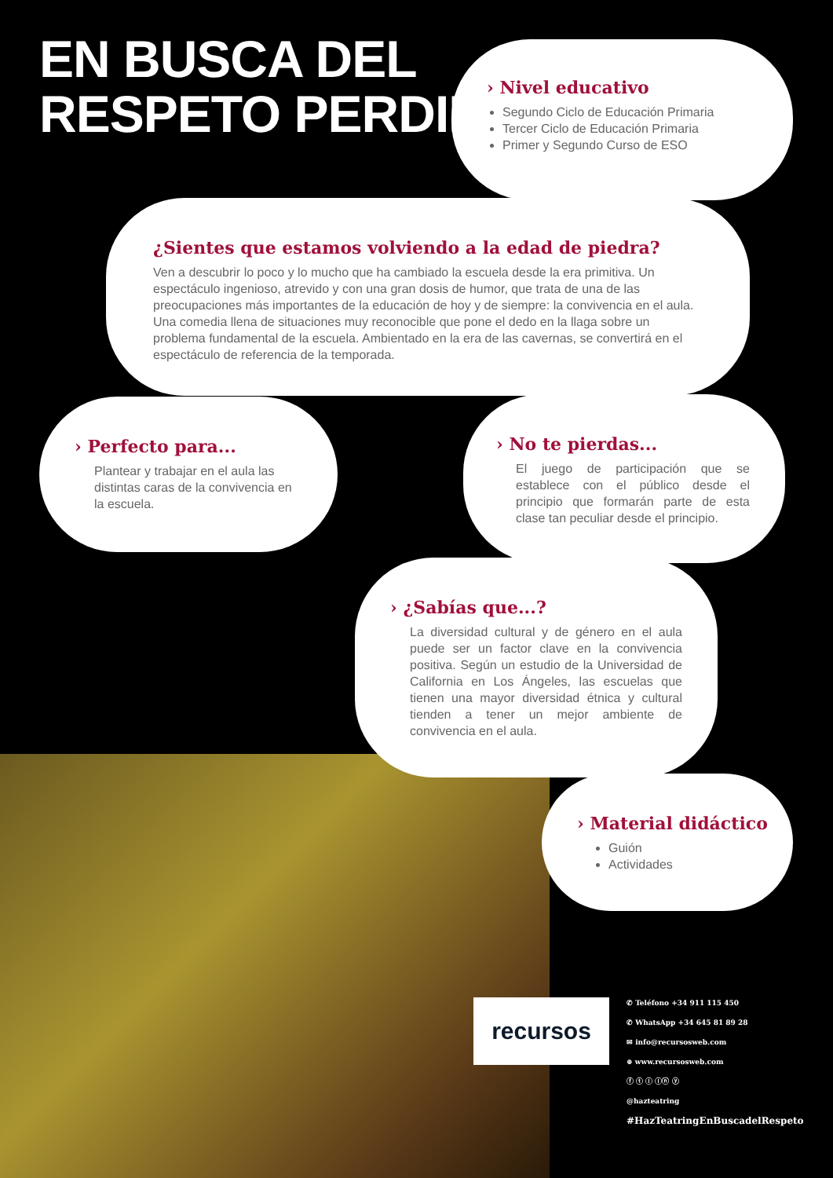EN BUSCA DEL
RESPETO PERDIDO
› Nivel educativo
Segundo Ciclo de Educación Primaria
Tercer Ciclo de Educación Primaria
Primer y Segundo Curso de ESO
¿Sientes que estamos volviendo a la edad de piedra?
Ven a descubrir lo poco y lo mucho que ha cambiado la escuela desde la era primitiva. Un espectáculo ingenioso, atrevido y con una gran dosis de humor, que trata de una de las preocupaciones más importantes de la educación de hoy y de siempre: la convivencia en el aula. Una comedia llena de situaciones muy reconocible que pone el dedo en la llaga sobre un problema fundamental de la escuela. Ambientado en la era de las cavernas, se convertirá en el espectáculo de referencia de la temporada.
› Perfecto para...
Plantear y trabajar en el aula las distintas caras de la convivencia en la escuela.
› No te pierdas...
El juego de participación que se establece con el público desde el principio que formarán parte de esta clase tan peculiar desde el principio.
› ¿Sabías que...?
La diversidad cultural y de género en el aula puede ser un factor clave en la convivencia positiva. Según un estudio de la Universidad de California en Los Ángeles, las escuelas que tienen una mayor diversidad étnica y cultural tienden a tener un mejor ambiente de convivencia en el aula.
› Material didáctico
Guión
Actividades
recursos
✆ Teléfono +34 911 115 450
✆ WhatsApp +34 645 81 89 28
✉ info@recursosweb.com
⊕ www.recursosweb.com
ⓕ ⓣ ⓘ ⓘⓝ ⓨ
@hazteatring
#HazTeatringEnBuscadelRespeto